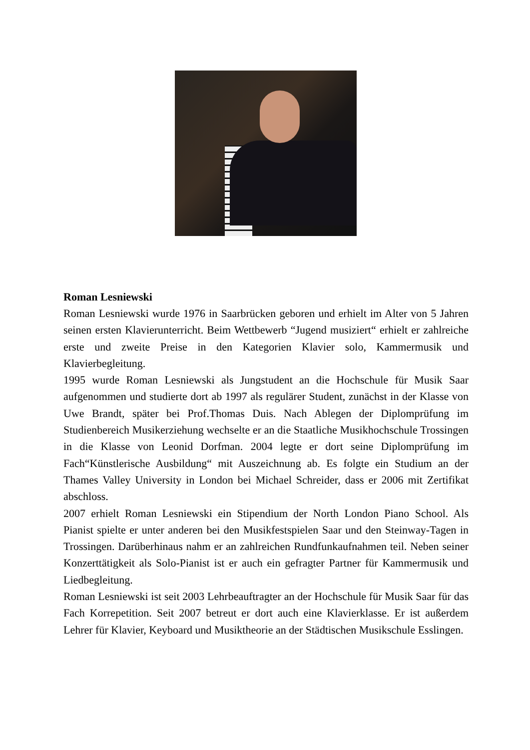Roman Lesniewski
Roman Lesniewski wurde 1976 in Saarbrücken geboren und erhielt im Alter von 5 Jahren seinen ersten Klavierunterricht. Beim Wettbewerb “Jugend musiziert“ erhielt er zahlreiche erste und zweite Preise in den Kategorien Klavier solo, Kammermusik und Klavierbegleitung.
1995 wurde Roman Lesniewski als Jungstudent an die Hochschule für Musik Saar aufgenommen und studierte dort ab 1997 als regulärer Student, zunächst in der Klasse von Uwe Brandt, später bei Prof.Thomas Duis. Nach Ablegen der Diplomprüfung im Studienbereich Musikerziehung wechselte er an die Staatliche Musikhochschule Trossingen in die Klasse von Leonid Dorfman. 2004 legte er dort seine Diplomprüfung im Fach“Künstlerische Ausbildung“ mit Auszeichnung ab. Es folgte ein Studium an der Thames Valley University in London bei Michael Schreider, dass er 2006 mit Zertifikat abschloss.
2007 erhielt Roman Lesniewski ein Stipendium der North London Piano School. Als Pianist spielte er unter anderen bei den Musikfestspielen Saar und den Steinway-Tagen in Trossingen. Darüberhinaus nahm er an zahlreichen Rundfunkaufnahmen teil. Neben seiner Konzerttätigkeit als Solo-Pianist ist er auch ein gefragter Partner für Kammermusik und Liedbegleitung.
Roman Lesniewski ist seit 2003 Lehrbeauftragter an der Hochschule für Musik Saar für das Fach Korrepetition. Seit 2007 betreut er dort auch eine Klavierklasse. Er ist außerdem Lehrer für Klavier, Keyboard und Musiktheorie an der Städtischen Musikschule Esslingen.